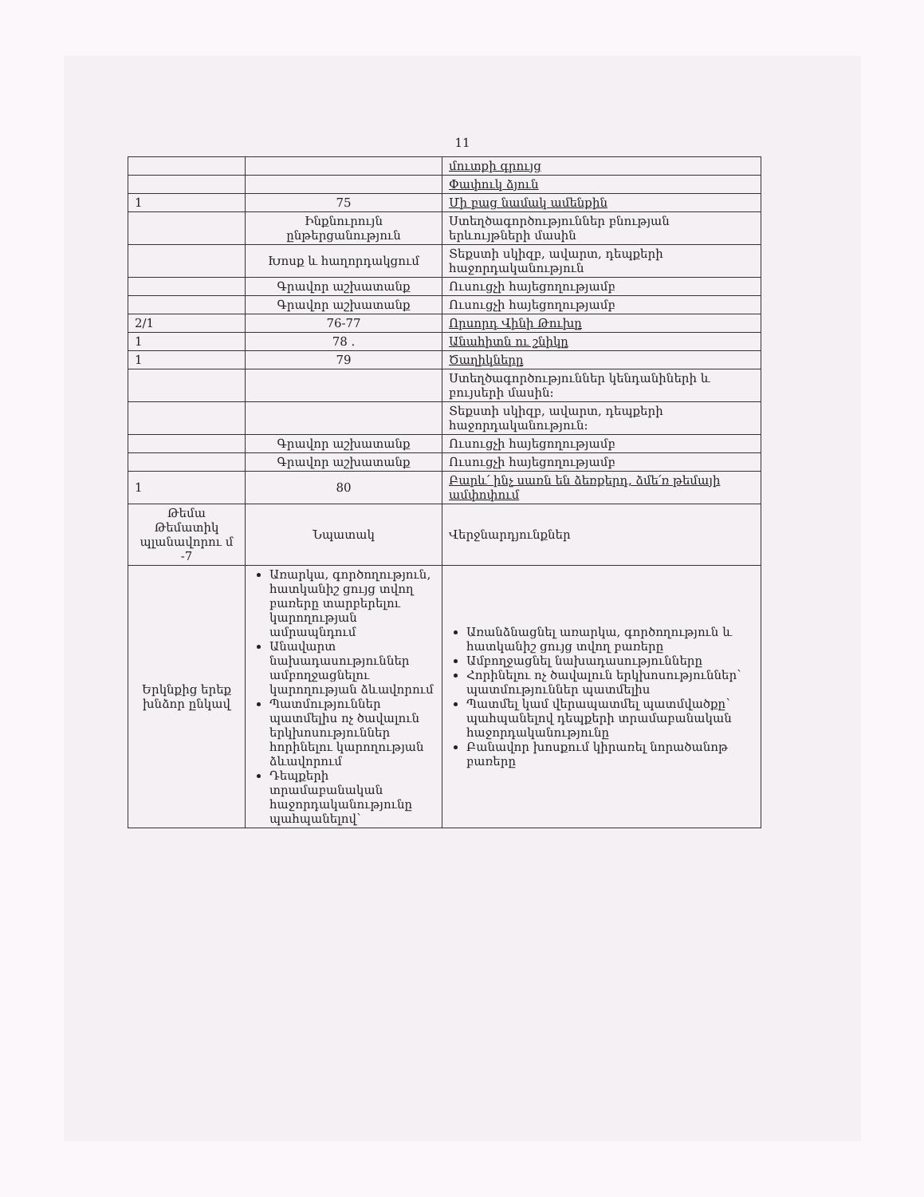11
| | | մուտքի գրույց |
| | | Փափուկ ձյուն |
| 1 | 75 | Մի բաց նամակ ամենքին |
| | Ինքնուրույն ընթերցանություն | Ստեղծագործություններ բնության երևույթների մասին |
| | Խոսք և հաղորդակցում | Տեքստի սկիզբ, ավարտ, դեպքերի հաջորդականություն |
| | Գրավոր աշխատանք | Ուսուցչի հայեցողությամբ |
| | Գրավոր աշխատանք | Ուսուցչի հայեցողությամբ |
| 2/1 | 76-77 | Որսորդ Վինի Թուխը |
| 1 | 78 . | Անահիտն ու շնիկը |
| 1 | 79 | Ծաղիկները |
| | | Ստեղծագործություններ կենդանիների և բույսերի մասին: |
| | | Տեքստի սկիզբ, ավարտ, դեպքերի հաջորդականություն: |
| | Գրավոր աշխատանք | Ուսուցչի հայեցողությամբ |
| | Գրավոր աշխատանք | Ուսուցչի հայեցողությամբ |
| 1 | 80 | Բարև՛ ինչ սառն են ձեռքերդ, ձմե՛ռ թեմայի ամփոփում |
| Թեմա Թեմատիկ պլանավորու մ -7 | Նպատակ | Վերջնարդյունքներ |
| Երկնքից երեք խնձոր ընկավ | Առարկա, գործողություն, հատկանիշ ցույց տվող բառերը տարբերելու կարողության ամրապնդում Անավարտ նախադասություններ ամբողջացնելու կարողության ձևավորում Պատմություններ պատմելիս ոչ ծավալուն երկխոսություններ հորինելու կարողության ձևավորում Դեպքերի տրամաբանական հաջորդականությունը պահպանելով՝ | Առանձնացնել առարկա, գործողություն և հատկանիշ ցույց տվող բառերը Ամբողջացնել նախադասությունները Հորինելու ոչ ծավալուն երկխոսություններ՝ պատմություններ պատմելիս Պատմել կամ վերապատմել պատմվածքը՝ պահպանելով դեպքերի տրամաբանական հաջորդականությունը Բանավոր խոսքում կիրառել նորածանոթ բառերը |